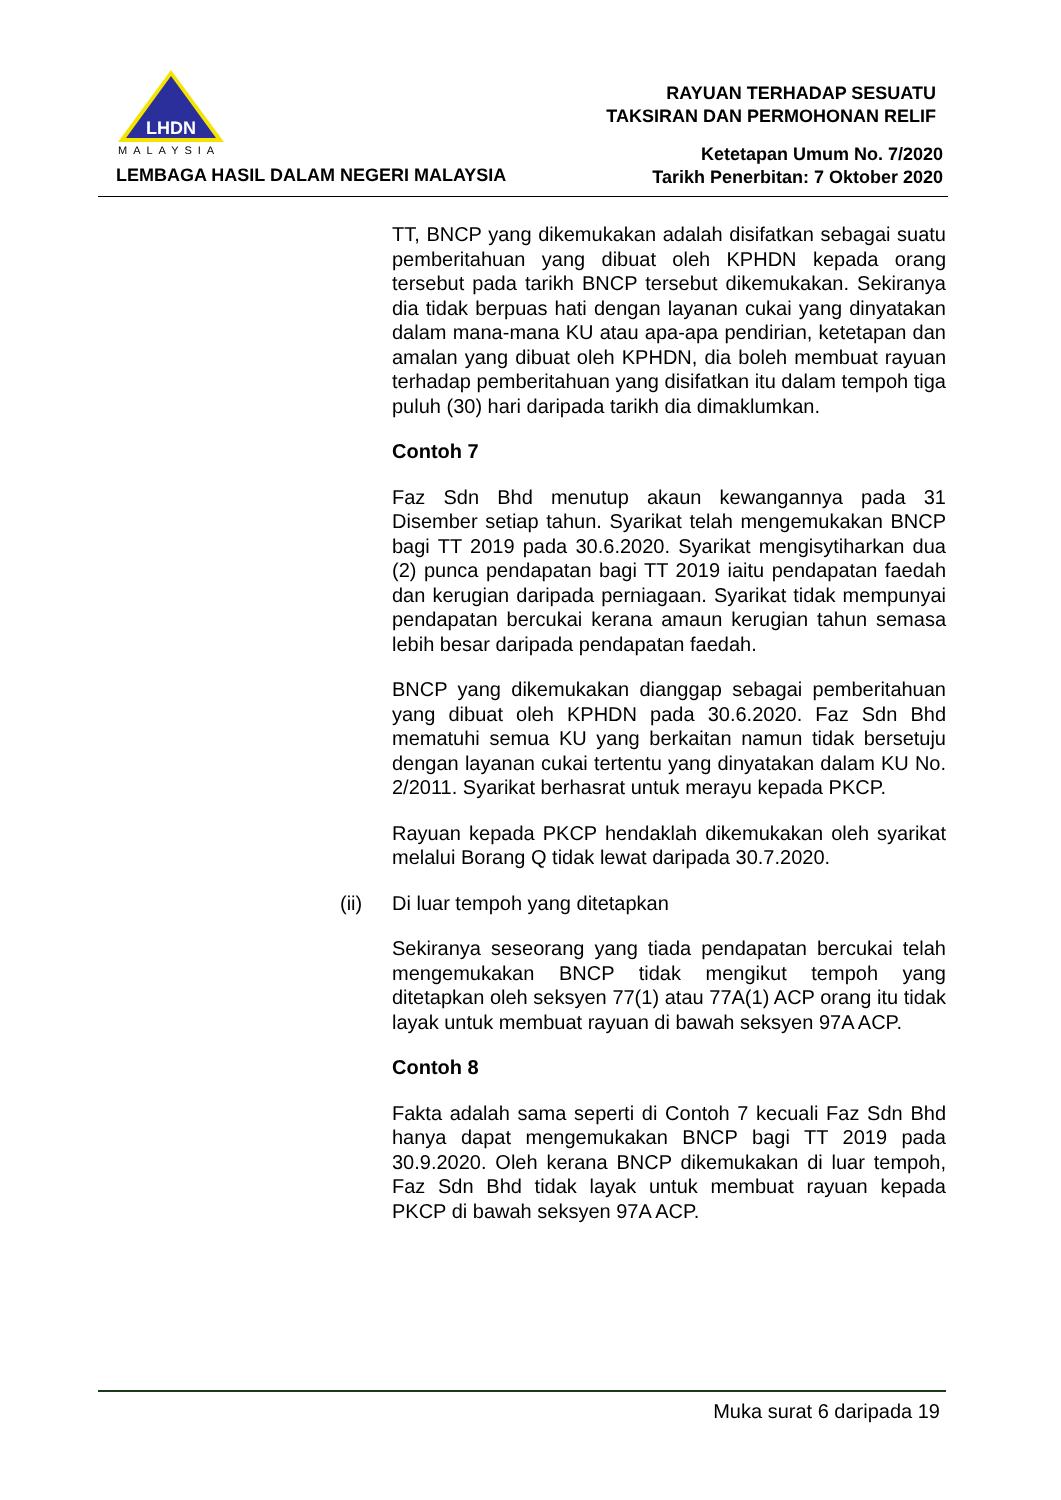LHDN
MALAYSIA
LEMBAGA HASIL DALAM NEGERI MALAYSIA
RAYUAN TERHADAP SESUATU
TAKSIRAN DAN PERMOHONAN RELIF
Ketetapan Umum No. 7/2020
Tarikh Penerbitan: 7 Oktober 2020
TT, BNCP yang dikemukakan adalah disifatkan sebagai suatu pemberitahuan yang dibuat oleh KPHDN kepada orang tersebut pada tarikh BNCP tersebut dikemukakan. Sekiranya dia tidak berpuas hati dengan layanan cukai yang dinyatakan dalam mana-mana KU atau apa-apa pendirian, ketetapan dan amalan yang dibuat oleh KPHDN, dia boleh membuat rayuan terhadap pemberitahuan yang disifatkan itu dalam tempoh tiga puluh (30) hari daripada tarikh dia dimaklumkan.
Contoh 7
Faz Sdn Bhd menutup akaun kewangannya pada 31 Disember setiap tahun. Syarikat telah mengemukakan BNCP bagi TT 2019 pada 30.6.2020. Syarikat mengisytiharkan dua (2) punca pendapatan bagi TT 2019 iaitu pendapatan faedah dan kerugian daripada perniagaan. Syarikat tidak mempunyai pendapatan bercukai kerana amaun kerugian tahun semasa lebih besar daripada pendapatan faedah.
BNCP yang dikemukakan dianggap sebagai pemberitahuan yang dibuat oleh KPHDN pada 30.6.2020. Faz Sdn Bhd mematuhi semua KU yang berkaitan namun tidak bersetuju dengan layanan cukai tertentu yang dinyatakan dalam KU No. 2/2011. Syarikat berhasrat untuk merayu kepada PKCP.
Rayuan kepada PKCP hendaklah dikemukakan oleh syarikat melalui Borang Q tidak lewat daripada 30.7.2020.
(ii) Di luar tempoh yang ditetapkan
Sekiranya seseorang yang tiada pendapatan bercukai telah mengemukakan BNCP tidak mengikut tempoh yang ditetapkan oleh seksyen 77(1) atau 77A(1) ACP orang itu tidak layak untuk membuat rayuan di bawah seksyen 97A ACP.
Contoh 8
Fakta adalah sama seperti di Contoh 7 kecuali Faz Sdn Bhd hanya dapat mengemukakan BNCP bagi TT 2019 pada 30.9.2020. Oleh kerana BNCP dikemukakan di luar tempoh, Faz Sdn Bhd tidak layak untuk membuat rayuan kepada PKCP di bawah seksyen 97A ACP.
Muka surat 6 daripada 19